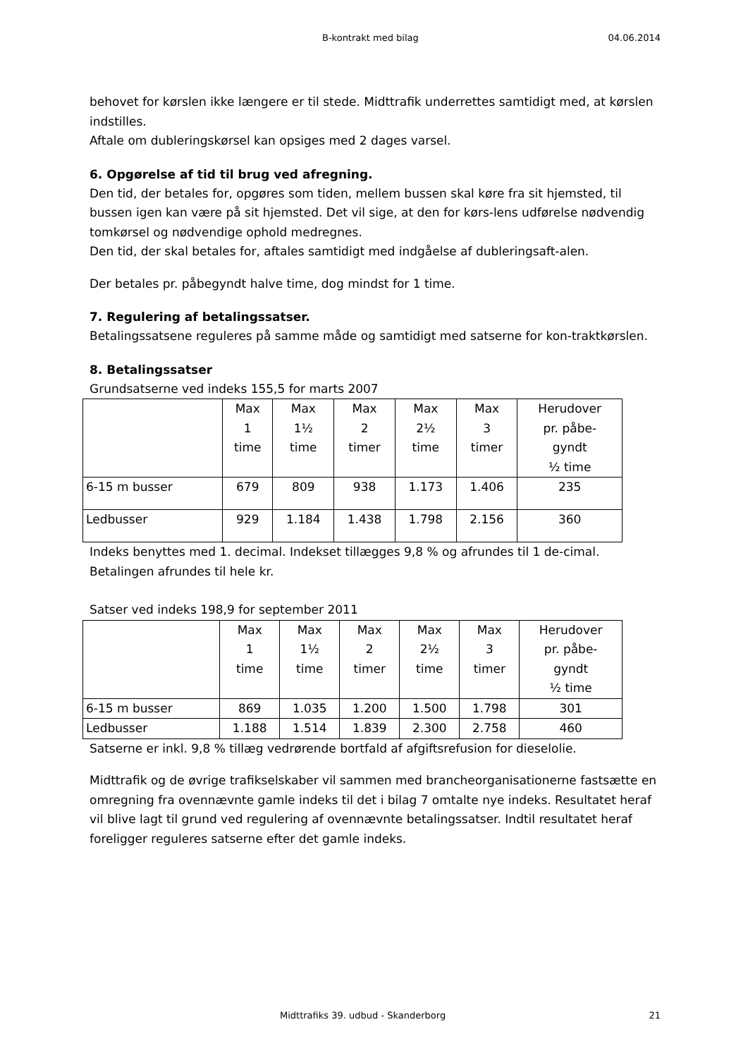B-kontrakt med bilag 04.06.2014
behovet for kørslen ikke længere er til stede. Midttrafik underrettes samtidigt med, at kørslen indstilles.
Aftale om dubleringskørsel kan opsiges med 2 dages varsel.
6. Opgørelse af tid til brug ved afregning.
Den tid, der betales for, opgøres som tiden, mellem bussen skal køre fra sit hjemsted, til bussen igen kan være på sit hjemsted. Det vil sige, at den for kørs-lens udførelse nødvendig tomkørsel og nødvendige ophold medregnes.
Den tid, der skal betales for, aftales samtidigt med indgåelse af dubleringsaft-alen.
Der betales pr. påbegyndt halve time, dog mindst for 1 time.
7. Regulering af betalingssatser.
Betalingssatsene reguleres på samme måde og samtidigt med satserne for kon-traktkørslen.
8. Betalingssatser
Grundsatserne ved indeks 155,5 for marts 2007
| | Max 1 time | Max 1½ time | Max 2 timer | Max 2½ time | Max 3 timer | Herudover pr. påbe- gyndt ½ time |
| 6-15 m busser | 679 | 809 | 938 | 1.173 | 1.406 | 235 |
| Ledbusser | 929 | 1.184 | 1.438 | 1.798 | 2.156 | 360 |
Indeks benyttes med 1. decimal. Indekset tillægges 9,8 % og afrundes til 1 de-cimal.
Betalingen afrundes til hele kr.
Satser ved indeks 198,9 for september 2011
| | Max 1 time | Max 1½ time | Max 2 timer | Max 2½ time | Max 3 timer | Herudover pr. påbe- gyndt ½ time |
| 6-15 m busser | 869 | 1.035 | 1.200 | 1.500 | 1.798 | 301 |
| Ledbusser | 1.188 | 1.514 | 1.839 | 2.300 | 2.758 | 460 |
Satserne er inkl. 9,8 % tillæg vedrørende bortfald af afgiftsrefusion for dieselolie.
Midttrafik og de øvrige trafikselskaber vil sammen med brancheorganisationerne fastsætte en omregning fra ovennævnte gamle indeks til det i bilag 7 omtalte nye indeks. Resultatet heraf vil blive lagt til grund ved regulering af ovennævnte betalingssatser. Indtil resultatet heraf foreligger reguleres satserne efter det gamle indeks.
Midttrafiks 39. udbud - Skanderborg 21